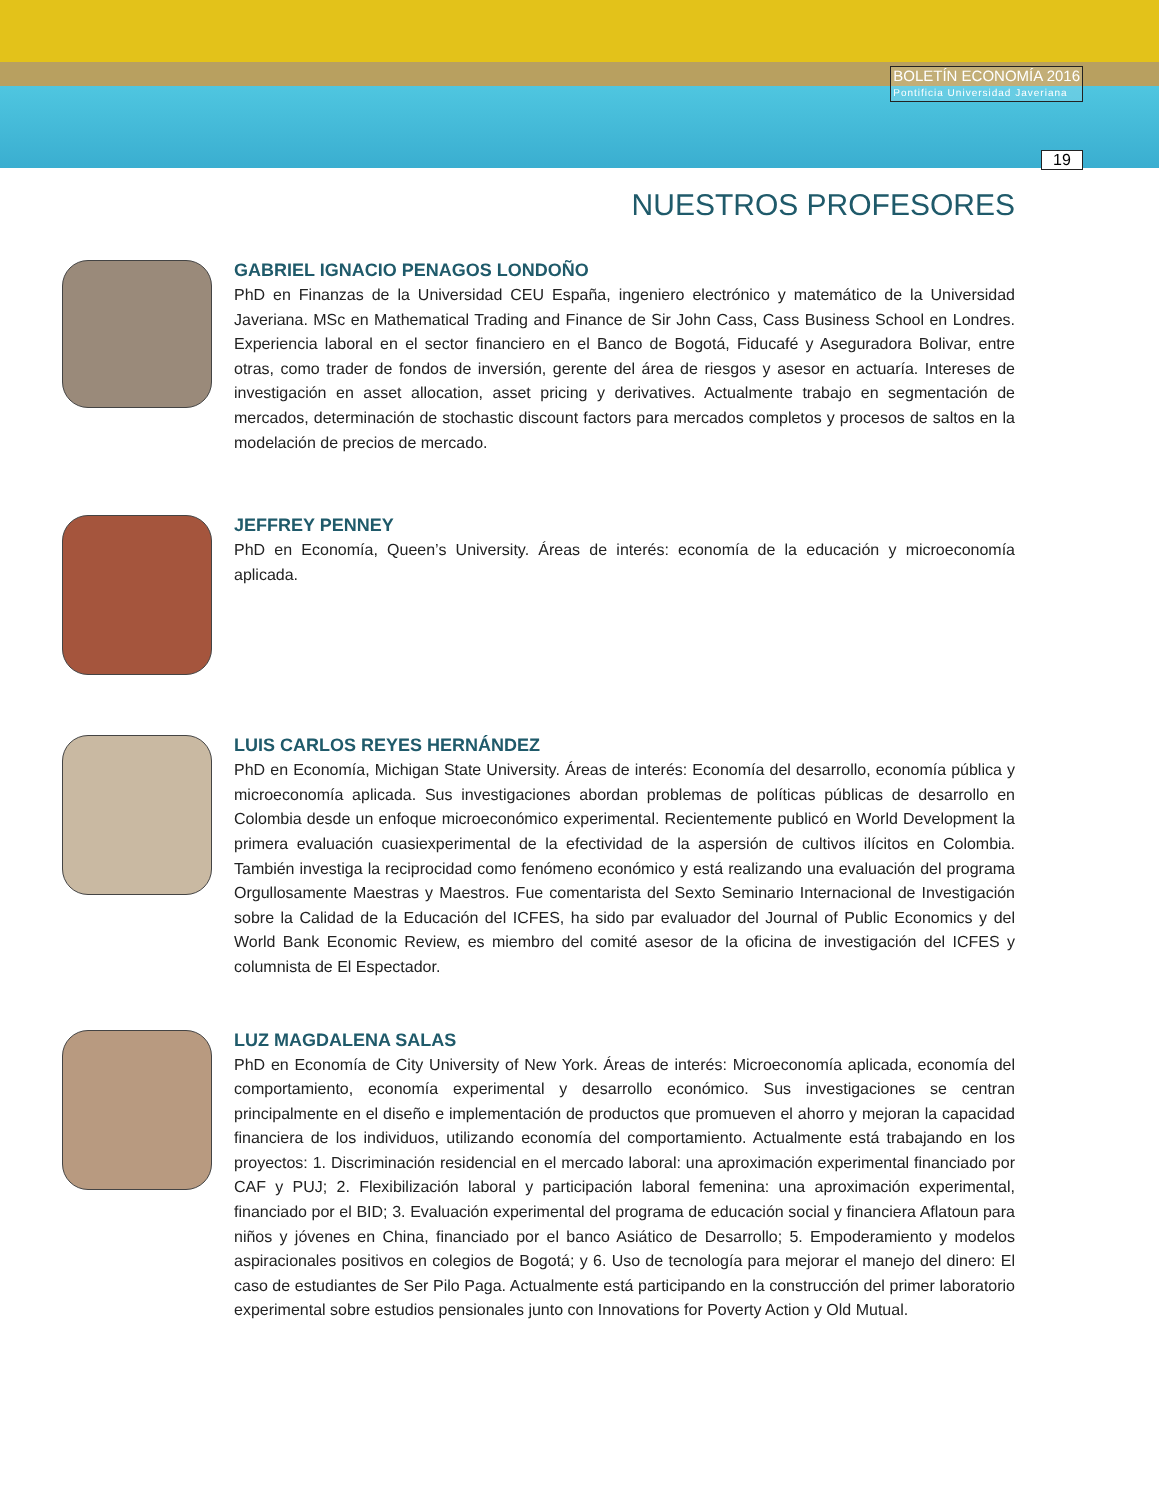BOLETÍN ECONOMÍA 2016
Pontificia Universidad Javeriana
19
NUESTROS PROFESORES
GABRIEL IGNACIO PENAGOS LONDOÑO
PhD en Finanzas de la Universidad CEU España, ingeniero electrónico y matemático de la Universidad Javeriana. MSc en Mathematical Trading and Finance de Sir John Cass, Cass Business School en Londres. Experiencia laboral en el sector financiero en el Banco de Bogotá, Fiducafé y Aseguradora Bolivar, entre otras, como trader de fondos de inversión, gerente del área de riesgos y asesor en actuaría. Intereses de investigación en asset allocation, asset pricing y derivatives. Actualmente trabajo en segmentación de mercados, determinación de stochastic discount factors para mercados completos y procesos de saltos en la modelación de precios de mercado.
JEFFREY PENNEY
PhD en Economía, Queen’s University. Áreas de interés: economía de la educación y microeconomía aplicada.
LUIS CARLOS REYES HERNÁNDEZ
PhD en Economía, Michigan State University. Áreas de interés: Economía del desarrollo, economía pública y microeconomía aplicada. Sus investigaciones abordan problemas de políticas públicas de desarrollo en Colombia desde un enfoque microeconómico experimental. Recientemente publicó en World Development la primera evaluación cuasiexperimental de la efectividad de la aspersión de cultivos ilícitos en Colombia. También investiga la reciprocidad como fenómeno económico y está realizando una evaluación del programa Orgullosamente Maestras y Maestros. Fue comentarista del Sexto Seminario Internacional de Investigación sobre la Calidad de la Educación del ICFES, ha sido par evaluador del Journal of Public Economics y del World Bank Economic Review, es miembro del comité asesor de la oficina de investigación del ICFES y columnista de El Espectador.
LUZ MAGDALENA SALAS
PhD en Economía de City University of New York. Áreas de interés: Microeconomía aplicada, economía del comportamiento, economía experimental y desarrollo económico. Sus investigaciones se centran principalmente en el diseño e implementación de productos que promueven el ahorro y mejoran la capacidad financiera de los individuos, utilizando economía del comportamiento. Actualmente está trabajando en los proyectos: 1. Discriminación residencial en el mercado laboral: una aproximación experimental financiado por CAF y PUJ; 2. Flexibilización laboral y participación laboral femenina: una aproximación experimental, financiado por el BID; 3. Evaluación experimental del programa de educación social y financiera Aflatoun para niños y jóvenes en China, financiado por el banco Asiático de Desarrollo; 5. Empoderamiento y modelos aspiracionales positivos en colegios de Bogotá; y 6. Uso de tecnología para mejorar el manejo del dinero: El caso de estudiantes de Ser Pilo Paga. Actualmente está participando en la construcción del primer laboratorio experimental sobre estudios pensionales junto con Innovations for Poverty Action y Old Mutual.